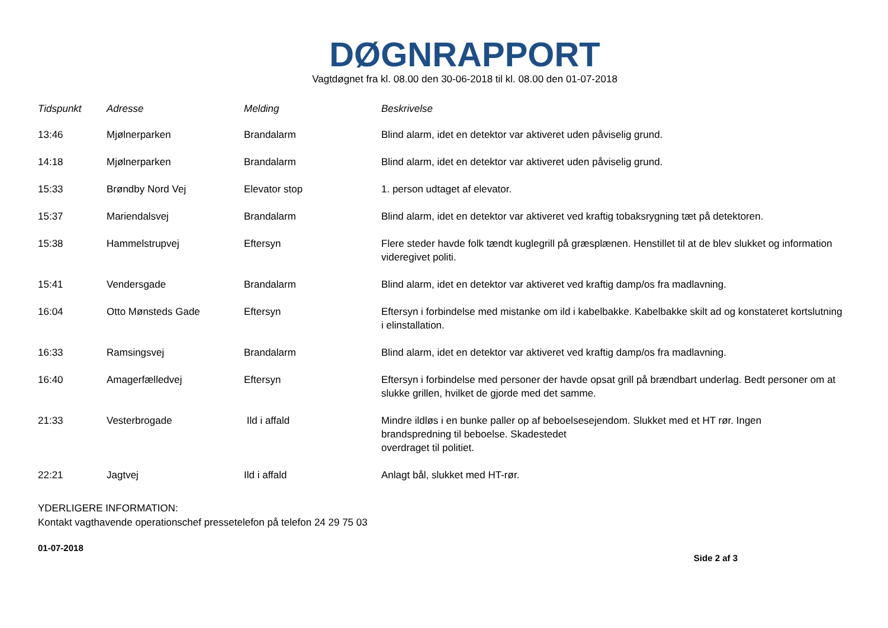DØGNRAPPORT
Vagtdøgnet fra kl. 08.00 den 30-06-2018 til kl. 08.00 den 01-07-2018
| Tidspunkt | Adresse | Melding | Beskrivelse |
| --- | --- | --- | --- |
| 13:46 | Mjølnerparken | Brandalarm | Blind alarm, idet en detektor var aktiveret uden påviselig grund. |
| 14:18 | Mjølnerparken | Brandalarm | Blind alarm, idet en detektor var aktiveret uden påviselig grund. |
| 15:33 | Brøndby Nord Vej | Elevator stop | 1. person udtaget af elevator. |
| 15:37 | Mariendalsvej | Brandalarm | Blind alarm, idet en detektor var aktiveret ved kraftig tobaksrygning tæt på detektoren. |
| 15:38 | Hammelstrupvej | Eftersyn | Flere steder havde folk tændt kuglegrill på græsplænen. Henstillet til at de blev slukket og information videregivet politi. |
| 15:41 | Vendersgade | Brandalarm | Blind alarm, idet en detektor var aktiveret ved kraftig damp/os fra madlavning. |
| 16:04 | Otto Mønsteds Gade | Eftersyn | Eftersyn i forbindelse med mistanke om ild i kabelbakke. Kabelbakke skilt ad og konstateret kortslutning i elinstallation. |
| 16:33 | Ramsingsvej | Brandalarm | Blind alarm, idet en detektor var aktiveret ved kraftig damp/os fra madlavning. |
| 16:40 | Amagerfælledvej | Eftersyn | Eftersyn i forbindelse med personer der havde opsat grill på brændbart underlag. Bedt personer om at slukke grillen, hvilket de gjorde med det samme. |
| 21:33 | Vesterbrogade | Ild i affald | Mindre ildløs i en bunke paller op af beboelsesejendom. Slukket med et HT rør. Ingen brandspredning til beboelse. Skadestedet overdraget til politiet. |
| 22:21 | Jagtvej | Ild i affald | Anlagt bål, slukket med HT-rør. |
YDERLIGERE INFORMATION:
Kontakt vagthavende operationschef pressetelefon på telefon 24 29 75 03
01-07-2018
Side 2 af 3